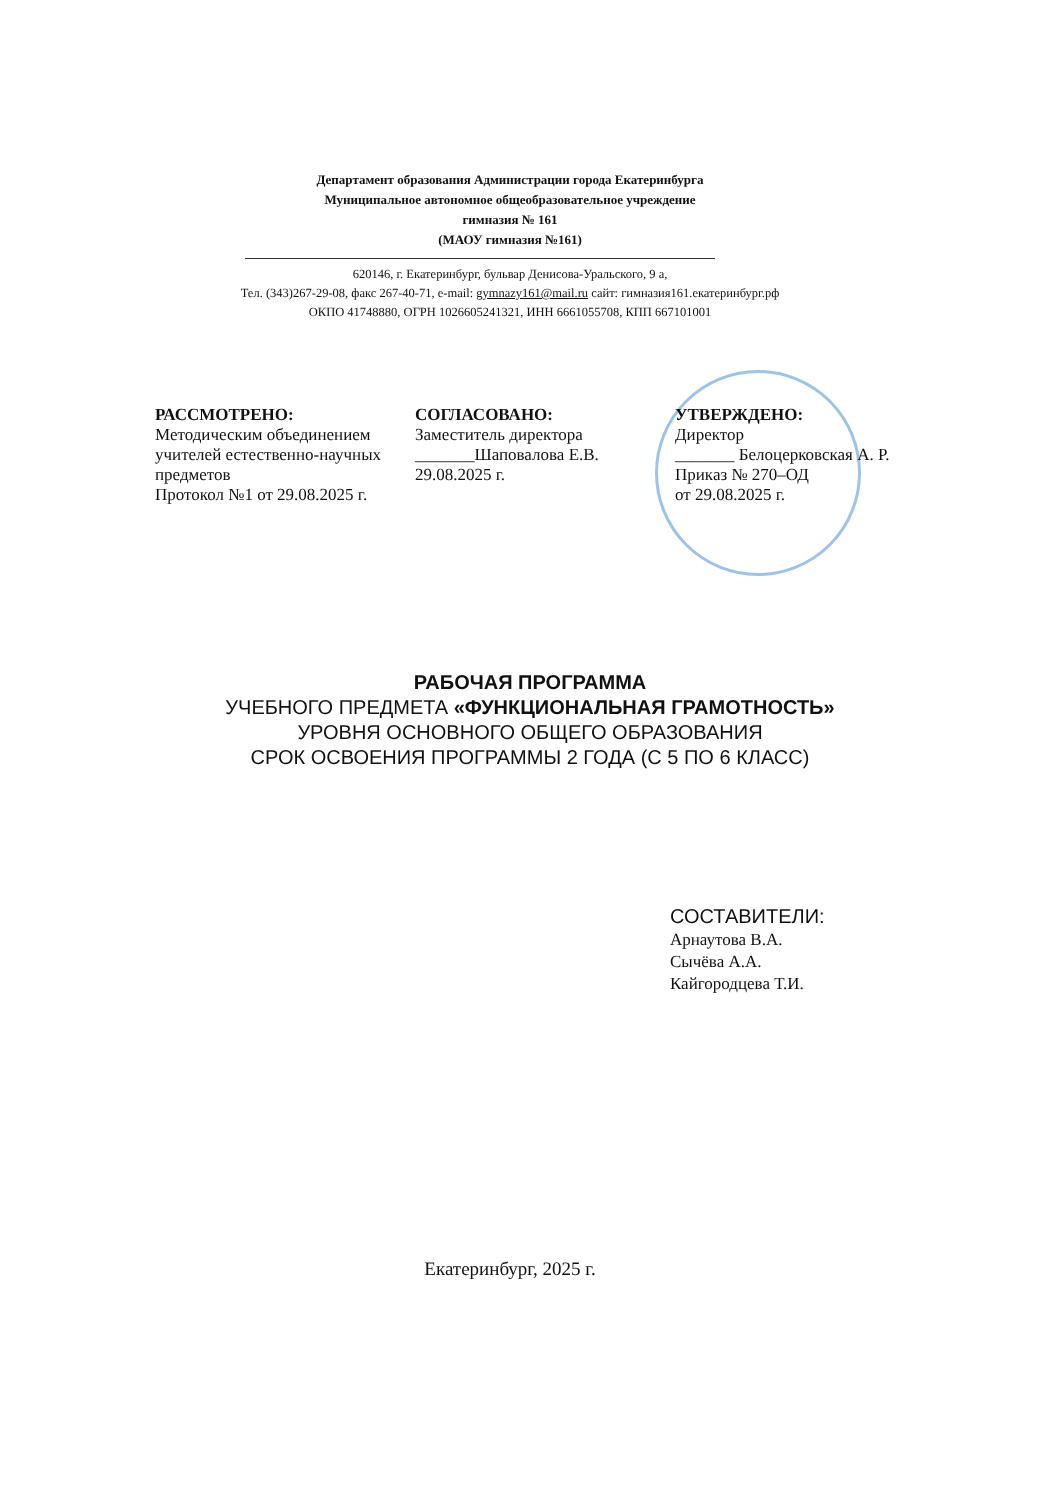Департамент образования Администрации города Екатеринбурга
Муниципальное автономное общеобразовательное учреждение
гимназия № 161
(МАОУ гимназия №161)
620146, г. Екатеринбург, бульвар Денисова-Уральского, 9 а,
Тел. (343)267-29-08, факс 267-40-71, e-mail: gymnazy161@mail.ru сайт: гимназия161.екатеринбург.рф
ОКПО 41748880, ОГРН 1026605241321, ИНН 6661055708, КПП 667101001
РАССМОТРЕНО:
Методическим объединением учителей естественно-научных предметов
Протокол №1 от 29.08.2025 г.
СОГЛАСОВАНО:
Заместитель директора
_______Шаповалова Е.В.
29.08.2025 г.
УТВЕРЖДЕНО:
Директор
_______ Белоцерковская А. Р.
Приказ № 270–ОД
от 29.08.2025 г.
РАБОЧАЯ ПРОГРАММА
УЧЕБНОГО ПРЕДМЕТА «ФУНКЦИОНАЛЬНАЯ ГРАМОТНОСТЬ»
УРОВНЯ ОСНОВНОГО ОБЩЕГО ОБРАЗОВАНИЯ
СРОК ОСВОЕНИЯ ПРОГРАММЫ 2 ГОДА (С 5 ПО 6 КЛАСС)
СОСТАВИТЕЛИ:
Арнаутова В.А.
Сычёва А.А.
Кайгородцева Т.И.
Екатеринбург, 2025 г.